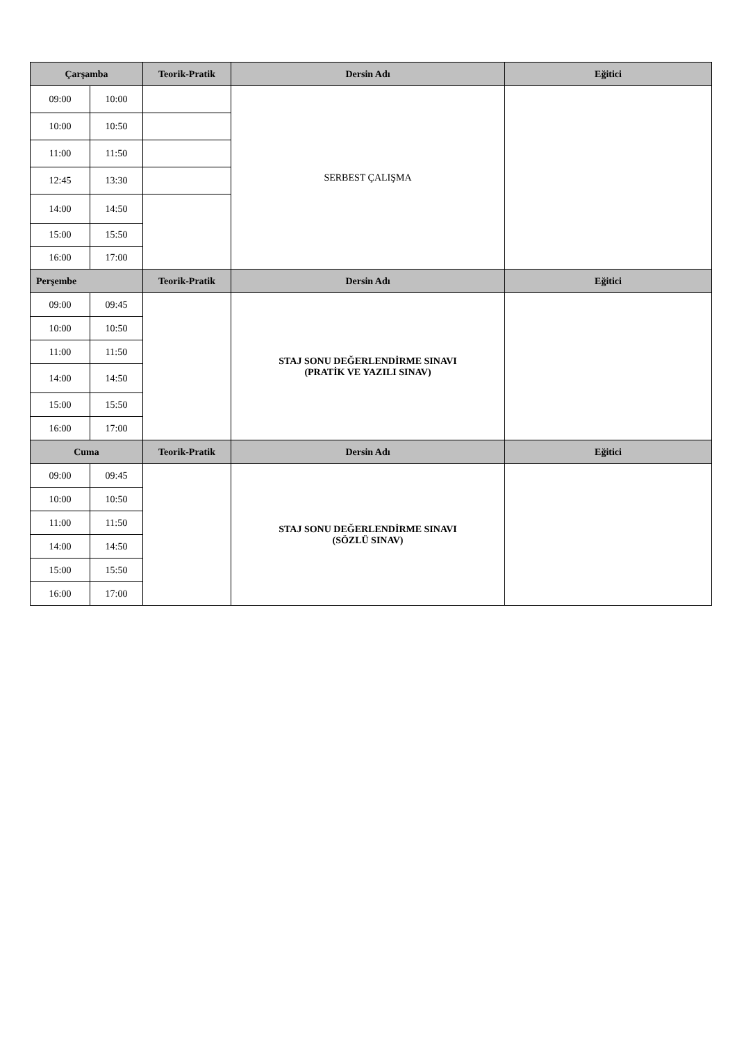| Çarşamba | | Teorik-Pratik | Dersin Adı | Eğitici |
| --- | --- | --- | --- | --- |
| 09:00 | 10:00 | | SERBEST ÇALIŞMA | |
| 10:00 | 10:50 | | | |
| 11:00 | 11:50 | | | |
| 12:45 | 13:30 | | | |
| 14:00 | 14:50 | | | |
| 15:00 | 15:50 | | | |
| 16:00 | 17:00 | | | |
| Perşembe | | Teorik-Pratik | Dersin Adı | Eğitici |
| 09:00 | 09:45 | | STAJ SONU DEĞERLENDİRME SINAVI (PRATİK VE YAZILI SINAV) | |
| 10:00 | 10:50 | | | |
| 11:00 | 11:50 | | | |
| 14:00 | 14:50 | | | |
| 15:00 | 15:50 | | | |
| 16:00 | 17:00 | | | |
| Cuma | | Teorik-Pratik | Dersin Adı | Eğitici |
| 09:00 | 09:45 | | STAJ SONU DEĞERLENDİRME SINAVI (SÖZLÜ SINAV) | |
| 10:00 | 10:50 | | | |
| 11:00 | 11:50 | | | |
| 14:00 | 14:50 | | | |
| 15:00 | 15:50 | | | |
| 16:00 | 17:00 | | | |